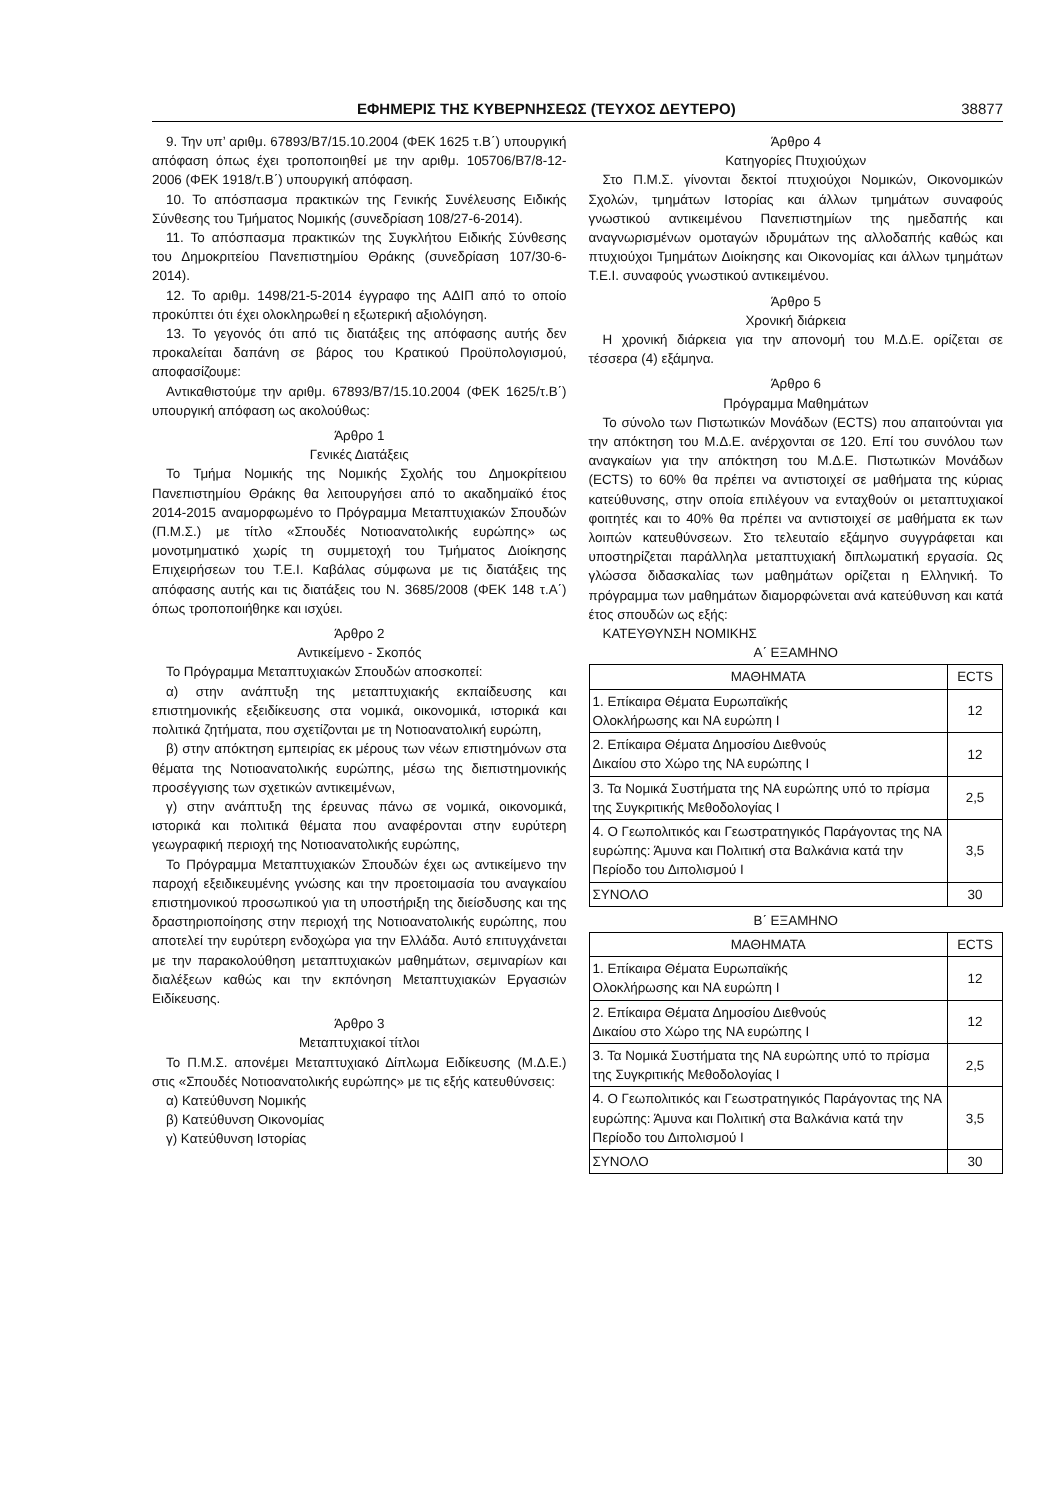ΕΦΗΜΕΡΙΣ ΤΗΣ ΚΥΒΕΡΝΗΣΕΩΣ (ΤΕΥΧΟΣ ΔΕΥΤΕΡΟ) 38877
9. Την υπ’ αριθμ. 67893/Β7/15.10.2004 (ΦΕΚ 1625 τ.Β΄) υπουργική απόφαση όπως έχει τροποποιηθεί με την αριθμ. 105706/Β7/8-12-2006 (ΦΕΚ 1918/τ.Β΄) υπουργική απόφαση.
10. Το απόσπασμα πρακτικών της Γενικής Συνέλευσης Ειδικής Σύνθεσης του Τμήματος Νομικής (συνεδρίαση 108/27-6-2014).
11. Το απόσπασμα πρακτικών της Συγκλήτου Ειδικής Σύνθεσης του Δημοκριτείου Πανεπιστημίου Θράκης (συνεδρίαση 107/30-6-2014).
12. Το αριθμ. 1498/21-5-2014 έγγραφο της ΑΔΙΠ από το οποίο προκύπτει ότι έχει ολοκληρωθεί η εξωτερική αξιολόγηση.
13. Το γεγονός ότι από τις διατάξεις της απόφασης αυτής δεν προκαλείται δαπάνη σε βάρος του Κρατικού Προϋπολογισμού, αποφασίζουμε:
Αντικαθιστούμε την αριθμ. 67893/Β7/15.10.2004 (ΦΕΚ 1625/τ.Β΄) υπουργική απόφαση ως ακολούθως:
Άρθρο 1
Γενικές Διατάξεις
Το Τμήμα Νομικής της Νομικής Σχολής του Δημοκρίτειου Πανεπιστημίου Θράκης θα λειτουργήσει από το ακαδημαϊκό έτος 2014-2015 αναμορφωμένο το Πρόγραμμα Μεταπτυχιακών Σπουδών (Π.Μ.Σ.) με τίτλο «Σπουδές Νοτιοανατολικής ευρώπης» ως μονοτμηματικό χωρίς τη συμμετοχή του Τμήματος Διοίκησης Επιχειρήσεων του Τ.Ε.Ι. Καβάλας σύμφωνα με τις διατάξεις της απόφασης αυτής και τις διατάξεις του Ν. 3685/2008 (ΦΕΚ 148 τ.Α΄) όπως τροποποιήθηκε και ισχύει.
Άρθρο 2
Αντικείμενο - Σκοπός
Το Πρόγραμμα Μεταπτυχιακών Σπουδών αποσκοπεί:
α) στην ανάπτυξη της μεταπτυχιακής εκπαίδευσης και επιστημονικής εξειδίκευσης στα νομικά, οικονομικά, ιστορικά και πολιτικά ζητήματα, που σχετίζονται με τη Νοτιοανατολική ευρώπη,
β) στην απόκτηση εμπειρίας εκ μέρους των νέων επιστημόνων στα θέματα της Νοτιοανατολικής ευρώπης, μέσω της διεπιστημονικής προσέγγισης των σχετικών αντικειμένων,
γ) στην ανάπτυξη της έρευνας πάνω σε νομικά, οικονομικά, ιστορικά και πολιτικά θέματα που αναφέρονται στην ευρύτερη γεωγραφική περιοχή της Νοτιοανατολικής ευρώπης,
Το Πρόγραμμα Μεταπτυχιακών Σπουδών έχει ως αντικείμενο την παροχή εξειδικευμένης γνώσης και την προετοιμασία του αναγκαίου επιστημονικού προσωπικού για τη υποστήριξη της διείσδυσης και της δραστηριοποίησης στην περιοχή της Νοτιοανατολικής ευρώπης, που αποτελεί την ευρύτερη ενδοχώρα για την Ελλάδα. Αυτό επιτυγχάνεται με την παρακολούθηση μεταπτυχιακών μαθημάτων, σεμιναρίων και διαλέξεων καθώς και την εκπόνηση Μεταπτυχιακών Εργασιών Ειδίκευσης.
Άρθρο 3
Μεταπτυχιακοί τίτλοι
Το Π.Μ.Σ. απονέμει Μεταπτυχιακό Δίπλωμα Ειδίκευσης (Μ.Δ.Ε.) στις «Σπουδές Νοτιοανατολικής ευρώπης» με τις εξής κατευθύνσεις:
α) Κατεύθυνση Νομικής
β) Κατεύθυνση Οικονομίας
γ) Κατεύθυνση Ιστορίας
Άρθρο 4
Κατηγορίες Πτυχιούχων
Στο Π.Μ.Σ. γίνονται δεκτοί πτυχιούχοι Νομικών, Οικονομικών Σχολών, τμημάτων Ιστορίας και άλλων τμημάτων συναφούς γνωστικού αντικειμένου Πανεπιστημίων της ημεδαπής και αναγνωρισμένων ομοταγών ιδρυμάτων της αλλοδαπής καθώς και πτυχιούχοι Τμημάτων Διοίκησης και Οικονομίας και άλλων τμημάτων Τ.Ε.Ι. συναφούς γνωστικού αντικειμένου.
Άρθρο 5
Χρονική διάρκεια
Η χρονική διάρκεια για την απονομή του Μ.Δ.Ε. ορίζεται σε τέσσερα (4) εξάμηνα.
Άρθρο 6
Πρόγραμμα Μαθημάτων
Το σύνολο των Πιστωτικών Μονάδων (ECTS) που απαιτούνται για την απόκτηση του Μ.Δ.Ε. ανέρχονται σε 120. Επί του συνόλου των αναγκαίων για την απόκτηση του Μ.Δ.Ε. Πιστωτικών Μονάδων (ECTS) το 60% θα πρέπει να αντιστοιχεί σε μαθήματα της κύριας κατεύθυνσης, στην οποία επιλέγουν να ενταχθούν οι μεταπτυχιακοί φοιτητές και το 40% θα πρέπει να αντιστοιχεί σε μαθήματα εκ των λοιπών κατευθύνσεων. Στο τελευταίο εξάμηνο συγγράφεται και υποστηρίζεται παράλληλα μεταπτυχιακή διπλωματική εργασία. Ως γλώσσα διδασκαλίας των μαθημάτων ορίζεται η Ελληνική. Το πρόγραμμα των μαθημάτων διαμορφώνεται ανά κατεύθυνση και κατά έτος σπουδών ως εξής:
ΚΑΤΕΥΘΥΝΣΗ ΝΟΜΙΚΗΣ
Α΄ ΕΞΑΜΗΝΟ
| ΜΑΘΗΜΑΤΑ | ECTS |
| --- | --- |
| 1. Επίκαιρα Θέματα Ευρωπαϊκής Ολοκλήρωσης και ΝΑ ευρώπη Ι | 12 |
| 2. Επίκαιρα Θέματα Δημοσίου Διεθνούς Δικαίου στο Χώρο της ΝΑ ευρώπης Ι | 12 |
| 3. Τα Νομικά Συστήματα της ΝΑ ευρώπης υπό το πρίσμα της Συγκριτικής Μεθοδολογίας Ι | 2,5 |
| 4. Ο Γεωπολιτικός και Γεωστρατηγικός Παράγοντας της ΝΑ ευρώπης: Άμυνα και Πολιτική στα Βαλκάνια κατά την Περίοδο του Διπολισμού Ι | 3,5 |
| ΣΥΝΟΛΟ | 30 |
Β΄ ΕΞΑΜΗΝΟ
| ΜΑΘΗΜΑΤΑ | ECTS |
| --- | --- |
| 1. Επίκαιρα Θέματα Ευρωπαϊκής Ολοκλήρωσης και ΝΑ ευρώπη Ι | 12 |
| 2. Επίκαιρα Θέματα Δημοσίου Διεθνούς Δικαίου στο Χώρο της ΝΑ ευρώπης Ι | 12 |
| 3. Τα Νομικά Συστήματα της ΝΑ ευρώπης υπό το πρίσμα της Συγκριτικής Μεθοδολογίας Ι | 2,5 |
| 4. Ο Γεωπολιτικός και Γεωστρατηγικός Παράγοντας της ΝΑ ευρώπης: Άμυνα και Πολιτική στα Βαλκάνια κατά την Περίοδο του Διπολισμού Ι | 3,5 |
| ΣΥΝΟΛΟ | 30 |